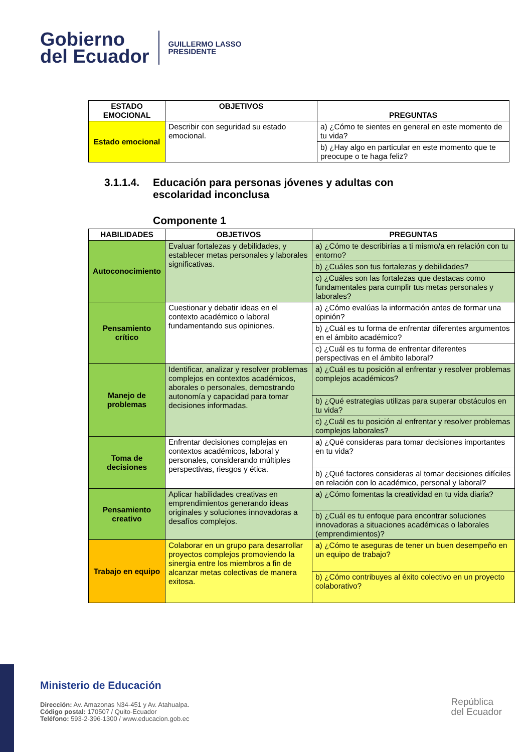Gobierno
del Ecuador
GUILLERMO LASSO
PRESIDENTE
| ESTADO EMOCIONAL | OBJETIVOS | PREGUNTAS |
| --- | --- | --- |
| Estado emocional | Describir con seguridad su estado emocional. | a) ¿Cómo te sientes en general en este momento de tu vida? |
| | | b) ¿Hay algo en particular en este momento que te preocupe o te haga feliz? |
3.1.1.4. Educación para personas jóvenes y adultas con
escolaridad inconclusa
Componente 1
| HABILIDADES | OBJETIVOS | PREGUNTAS |
| --- | --- | --- |
| Autoconocimiento | Evaluar fortalezas y debilidades, y establecer metas personales y laborales significativas. | a) ¿Cómo te describirías a ti mismo/a en relación con tu entorno? |
| | | b) ¿Cuáles son tus fortalezas y debilidades? |
| | | c) ¿Cuáles son las fortalezas que destacas como fundamentales para cumplir tus metas personales y laborales? |
| Pensamiento crítico | Cuestionar y debatir ideas en el contexto académico o laboral fundamentando sus opiniones. | a) ¿Cómo evalúas la información antes de formar una opinión? |
| | | b) ¿Cuál es tu forma de enfrentar diferentes argumentos en el ámbito académico? |
| | | c) ¿Cuál es tu forma de enfrentar diferentes perspectivas en el ámbito laboral? |
| Manejo de problemas | Identificar, analizar y resolver problemas complejos en contextos académicos, aborales o personales, demostrando autonomía y capacidad para tomar decisiones informadas. | a) ¿Cuál es tu posición al enfrentar y resolver problemas complejos académicos? |
| | | b) ¿Qué estrategias utilizas para superar obstáculos en tu vida? |
| | | c) ¿Cuál es tu posición al enfrentar y resolver problemas complejos laborales? |
| Toma de decisiones | Enfrentar decisiones complejas en contextos académicos, laboral y personales, considerando múltiples perspectivas, riesgos y ética. | a) ¿Qué consideras para tomar decisiones importantes en tu vida? |
| | | b) ¿Qué factores consideras al tomar decisiones difíciles en relación con lo académico, personal y laboral? |
| Pensamiento creativo | Aplicar habilidades creativas en emprendimientos generando ideas originales y soluciones innovadoras a desafíos complejos. | a) ¿Cómo fomentas la creatividad en tu vida diaria? |
| | | b) ¿Cuál es tu enfoque para encontrar soluciones innovadoras a situaciones académicas o laborales (emprendimientos)? |
| Trabajo en equipo | Colaborar en un grupo para desarrollar proyectos complejos promoviendo la sinergia entre los miembros a fin de alcanzar metas colectivas de manera exitosa. | a) ¿Cómo te aseguras de tener un buen desempeño en un equipo de trabajo? |
| | | b) ¿Cómo contribuyes al éxito colectivo en un proyecto colaborativo? |
Ministerio de Educación
Dirección: Av. Amazonas N34-451 y Av. Atahualpa.
Código postal: 170507 / Quito-Ecuador
Teléfono: 593-2-396-1300 / www.educacion.gob.ec
República
del Ecuador